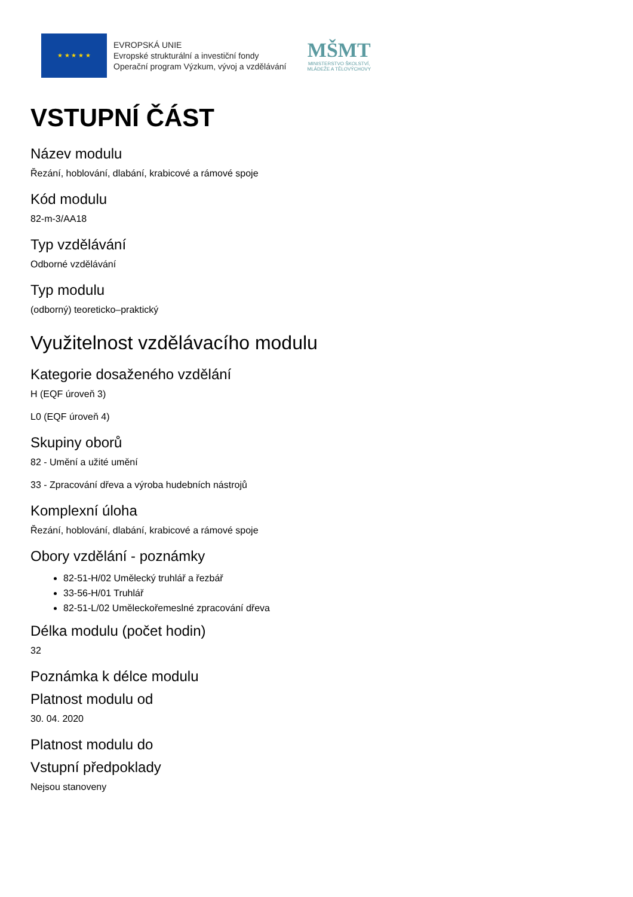★ ★ ★ ★ ★
EVROPSKÁ UNIE
Evropské strukturální a investiční fondy
Operační program Výzkum, vývoj a vzdělávání
MŠMT
MINISTERSTVO ŠKOLSTVÍ,
MLÁDEŽE A TĚLOVÝCHOVY
VSTUPNÍ ČÁST
Název modulu
Řezání, hoblování, dlabání, krabicové a rámové spoje
Kód modulu
82-m-3/AA18
Typ vzdělávání
Odborné vzdělávání
Typ modulu
(odborný) teoreticko–praktický
Využitelnost vzdělávacího modulu
Kategorie dosaženého vzdělání
H (EQF úroveň 3)
L0 (EQF úroveň 4)
Skupiny oborů
82 - Umění a užité umění
33 - Zpracování dřeva a výroba hudebních nástrojů
Komplexní úloha
Řezání, hoblování, dlabání, krabicové a rámové spoje
Obory vzdělání - poznámky
82-51-H/02 Umělecký truhlář a řezbář
33-56-H/01 Truhlář
82-51-L/02 Uměleckořemeslné zpracování dřeva
Délka modulu (počet hodin)
32
Poznámka k délce modulu
Platnost modulu od
30. 04. 2020
Platnost modulu do
Vstupní předpoklady
Nejsou stanoveny